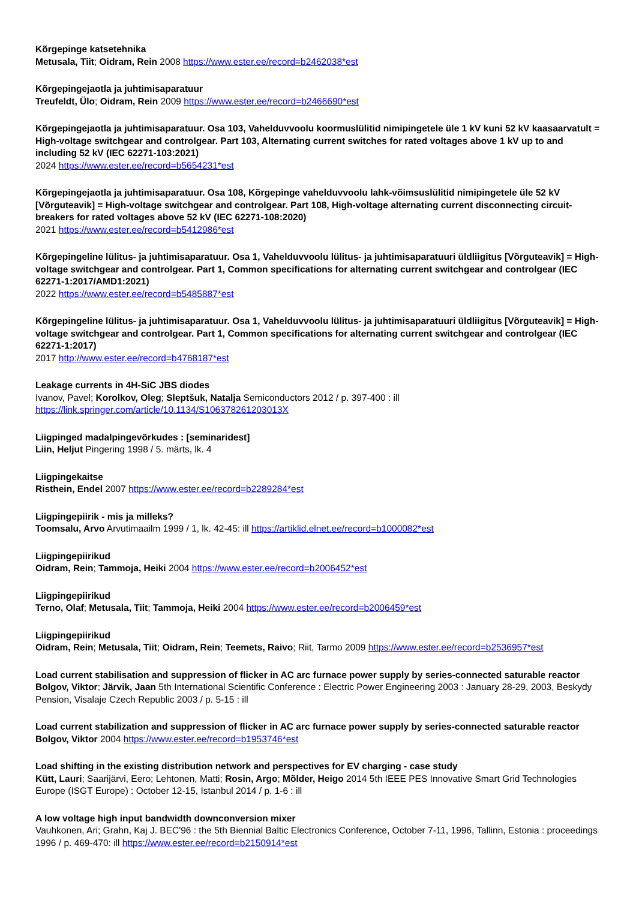Kõrgepinge katsetehnika
Metusala, Tiit; Oidram, Rein 2008 https://www.ester.ee/record=b2462038*est
Kõrgepingejaotla ja juhtimisaparatuur
Treufeldt, Ülo; Oidram, Rein 2009 https://www.ester.ee/record=b2466690*est
Kõrgepingejaotla ja juhtimisaparatuur. Osa 103, Vahelduvvoolu koormuslülitid nimipingetele üle 1 kV kuni 52 kV kaasaarvatult = High-voltage switchgear and controlgear. Part 103, Alternating current switches for rated voltages above 1 kV up to and including 52 kV (IEC 62271-103:2021)
2024 https://www.ester.ee/record=b5654231*est
Kõrgepingejaotla ja juhtimisaparatuur. Osa 108, Kõrgepinge vahelduvvoolu lahk-võimsuslülitid nimipingetele üle 52 kV [Võrguteavik] = High-voltage switchgear and controlgear. Part 108, High-voltage alternating current disconnecting circuit-breakers for rated voltages above 52 kV (IEC 62271-108:2020)
2021 https://www.ester.ee/record=b5412986*est
Kõrgepingeline lülitus- ja juhtimisaparatuur. Osa 1, Vahelduvvoolu lülitus- ja juhtimisaparatuuri üldliigitus [Võrguteavik] = High-voltage switchgear and controlgear. Part 1, Common specifications for alternating current switchgear and controlgear (IEC 62271-1:2017/AMD1:2021)
2022 https://www.ester.ee/record=b5485887*est
Kõrgepingeline lülitus- ja juhtimisaparatuur. Osa 1, Vahelduvvoolu lülitus- ja juhtimisaparatuuri üldliigitus [Võrguteavik] = High-voltage switchgear and controlgear. Part 1, Common specifications for alternating current switchgear and controlgear (IEC 62271-1:2017)
2017 http://www.ester.ee/record=b4768187*est
Leakage currents in 4H-SiC JBS diodes
Ivanov, Pavel; Korolkov, Oleg; Sleptšuk, Natalja Semiconductors 2012 / p. 397-400 : ill
https://link.springer.com/article/10.1134/S106378261203013X
Liigpinged madalpingevõrkudes : [seminaridest]
Liin, Heljut Pingering 1998 / 5. märts, lk. 4
Liigpingekaitse
Risthein, Endel 2007 https://www.ester.ee/record=b2289284*est
Liigpingepiirik - mis ja milleks?
Toomsalu, Arvo Arvutimaailm 1999 / 1, lk. 42-45: ill https://artiklid.elnet.ee/record=b1000082*est
Liigpingepiirikud
Oidram, Rein; Tammoja, Heiki 2004 https://www.ester.ee/record=b2006452*est
Liigpingepiirikud
Terno, Olaf; Metusala, Tiit; Tammoja, Heiki 2004 https://www.ester.ee/record=b2006459*est
Liigpingepiirikud
Oidram, Rein; Metusala, Tiit; Oidram, Rein; Teemets, Raivo; Riit, Tarmo 2009 https://www.ester.ee/record=b2536957*est
Load current stabilisation and suppression of flicker in AC arc furnace power supply by series-connected saturable reactor
Bolgov, Viktor; Järvik, Jaan 5th International Scientific Conference : Electric Power Engineering 2003 : January 28-29, 2003, Beskydy Pension, Visalaje Czech Republic 2003 / p. 5-15 : ill
Load current stabilization and suppression of flicker in AC arc furnace power supply by series-connected saturable reactor
Bolgov, Viktor 2004 https://www.ester.ee/record=b1953746*est
Load shifting in the existing distribution network and perspectives for EV charging - case study
Kütt, Lauri; Saarijärvi, Eero; Lehtonen, Matti; Rosin, Argo; Mõlder, Heigo 2014 5th IEEE PES Innovative Smart Grid Technologies Europe (ISGT Europe) : October 12-15, Istanbul 2014 / p. 1-6 : ill
A low voltage high input bandwidth downconversion mixer
Vauhkonen, Ari; Grahn, Kaj J. BEC'96 : the 5th Biennial Baltic Electronics Conference, October 7-11, 1996, Tallinn, Estonia : proceedings 1996 / p. 469-470: ill https://www.ester.ee/record=b2150914*est